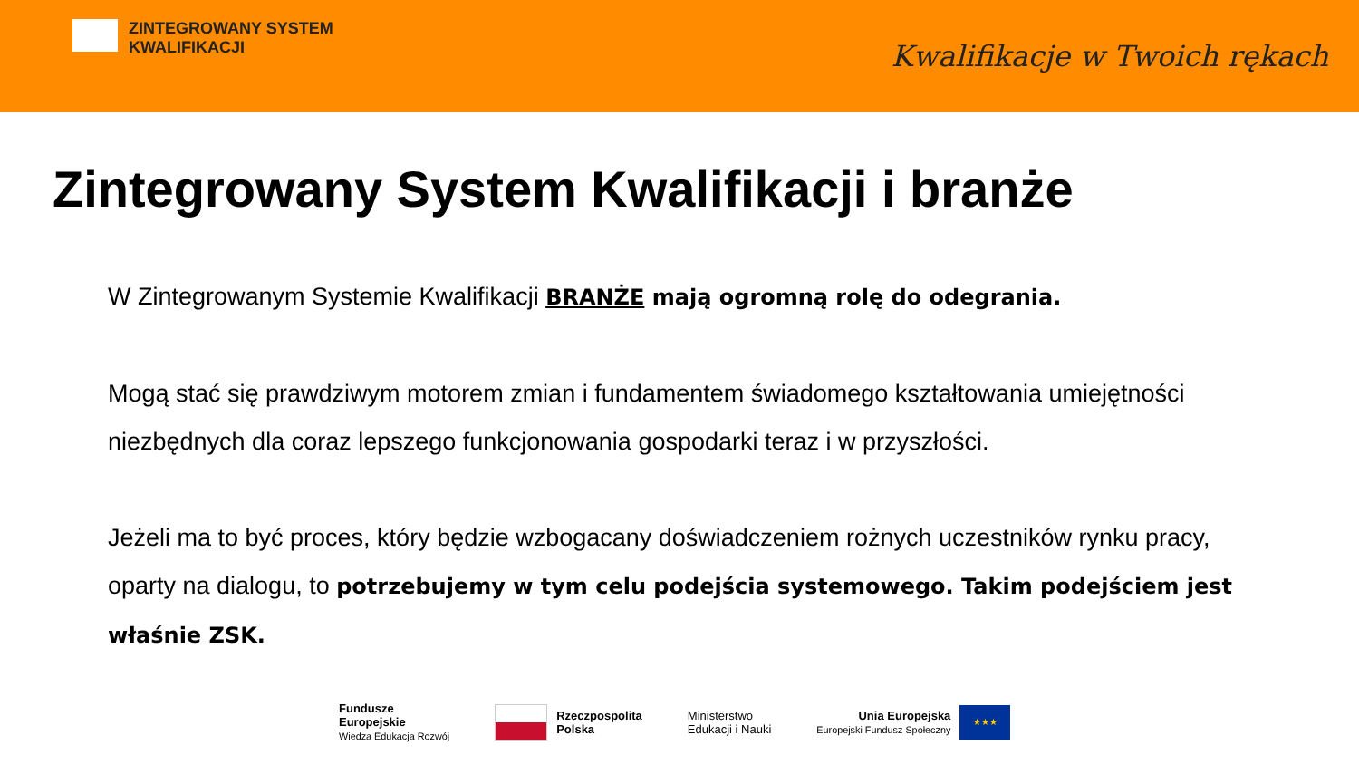ZINTEGROWANY SYSTEM
KWALIFIKACJI
Kwalifikacje w Twoich rękach
Zintegrowany System Kwalifikacji i branże
W Zintegrowanym Systemie Kwalifikacji BRANŻE mają ogromną rolę do odegrania.
Mogą stać się prawdziwym motorem zmian i fundamentem świadomego kształtowania umiejętności niezbędnych dla coraz lepszego funkcjonowania gospodarki teraz i w przyszłości.
Jeżeli ma to być proces, który będzie wzbogacany doświadczeniem rożnych uczestników rynku pracy, oparty na dialogu, to potrzebujemy w tym celu podejścia systemowego. Takim podejściem jest właśnie ZSK.
Fundusze
Europejskie
Wiedza Edukacja Rozwój
Rzeczpospolita
Polska
Ministerstwo
Edukacji i Nauki
Unia Europejska
Europejski Fundusz Społeczny
★★★